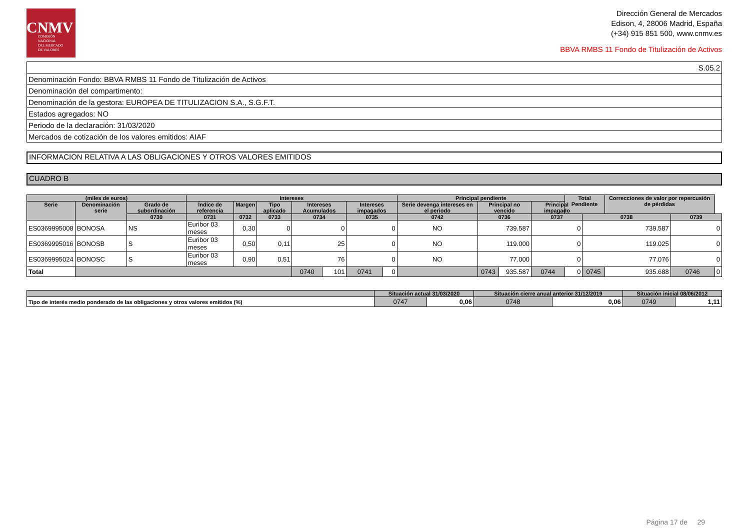CNMV
COMISIÓN
NACIONAL
DEL MERCADO
DE VALORES
Dirección General de Mercados
Edison, 4, 28006 Madrid, España
(+34) 915 851 500, www.cnmv.es
BBVA RMBS 11 Fondo de Titulización de Activos
| S.05.2 |
| Denominación Fondo: BBVA RMBS 11 Fondo de Titulización de Activos |
| Denominación del compartimento: |
| Denominación de la gestora: EUROPEA DE TITULIZACION S.A., S.G.F.T. |
| Estados agregados: NO |
| Periodo de la declaración: 31/03/2020 |
| Mercados de cotización de los valores emitidos: AIAF |
INFORMACION RELATIVA A LAS OBLIGACIONES Y OTROS VALORES EMITIDOS
CUADRO B
| (miles de euros) | | | Intereses | | | | | | | Principal pendiente | | | | Total Pendiente | | Correcciones de valor por repercusión de pérdidas | | |
| --- | --- | --- | --- | --- | --- | --- | --- | --- | --- | --- | --- | --- | --- | --- | --- | --- | --- | --- |
| Serie | Denominación serie | Grado de subordinación | Índice de referencia | Margen | Tipo aplicado | Intereses Acumulados | | Intereses impagados | | Serie devenga intereses en el periodo | Principal no vencido | | Principal impagado | | | | | |
| | | 0730 | 0731 | 0732 | 0733 | 0734 | | 0735 | | 0742 | 0736 | | 0737 | | 0738 | | 0739 | |
| ES0369995008 | BONOSA | NS | Euribor 03 meses | 0,30 | 0 | 0 | | 0 | | NO | 739.587 | | 0 | | 739.587 | | 0 | |
| ES0369995016 | BONOSB | S | Euribor 03 meses | 0,50 | 0,11 | 25 | | 0 | | NO | 119.000 | | 0 | | 119.025 | | 0 | |
| ES0369995024 | BONOSC | S | Euribor 03 meses | 0,90 | 0,51 | 76 | | 0 | | NO | 77.000 | | 0 | | 77.076 | | 0 | |
| Total | | | | | | 0740 | 101 | 0741 | 0 | | 0743 | 935.587 | 0744 | 0 | 0745 | 935.688 | 0746 | 0 |
| | Situación actual 31/03/2020 | | Situación cierre anual anterior 31/12/2019 | | Situación inicial 08/06/2012 | |
| --- | --- | --- | --- | --- | --- | --- |
| Tipo de interés medio ponderado de las obligaciones y otros valores emitidos (%) | 0747 | 0,06 | 0748 | 0,06 | 0749 | 1,11 |
Página 17 de 29